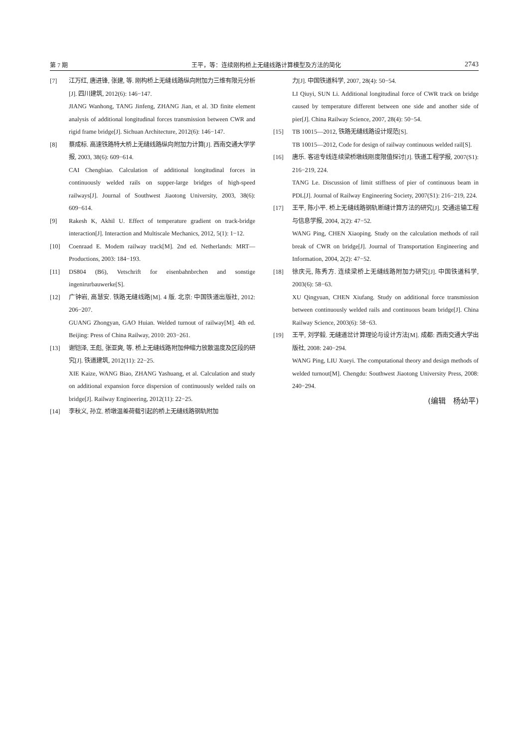第 7 期 王平，等：连续刚构桥上无缝线路计算模型及方法的简化 2743
[7] 江万红, 唐进锋, 张建, 等. 刚构桥上无缝线路纵向附加力三维有限元分析[J]. 四川建筑, 2012(6): 146−147.
JIANG Wanhong, TANG Jinfeng, ZHANG Jian, et al. 3D finite element analysis of additional longitudinal forces transmission between CWR and rigid frame bridge[J]. Sichuan Architecture, 2012(6): 146−147.
[8] 蔡成标. 高速铁路特大桥上无缝线路纵向附加力计算[J]. 西南交通大学学报, 2003, 38(6): 609−614.
CAI Chengbiao. Calculation of additional longitudinal forces in continuously welded rails on supper-large bridges of high-speed railways[J]. Journal of Southwest Jiaotong University, 2003, 38(6): 609−614.
[9] Rakesh K, Akhil U. Effect of temperature gradient on track-bridge interaction[J]. Interaction and Multiscale Mechanics, 2012, 5(1): 1−12.
[10] Coenraad E. Modem railway track[M]. 2nd ed. Netherlands: MRT—Productions, 2003: 184−193.
[11] DS804 (B6), Vetschrift for eisenbahnbrchen and sonstige ingenirurbauwerke[S].
[12] 广钟岩, 高慧安. 铁路无缝线路[M]. 4 版. 北京: 中国铁道出版社, 2012: 206−207.
GUANG Zhongyan, GAO Huian. Welded turnout of railway[M]. 4th ed. Beijing: Press of China Railway, 2010: 203−261.
[13] 谢铠泽, 王彪, 张亚爽, 等. 桥上无缝线路附加伸缩力放散温度及区段的研究[J]. 铁道建筑, 2012(11): 22−25.
XIE Kaize, WANG Biao, ZHANG Yashuang, et al. Calculation and study on additional expansion force dispersion of continuously welded rails on bridge[J]. Railway Engineering, 2012(11): 22−25.
[14] 李秋义, 孙立. 桥墩温差荷载引起的桥上无缝线路钢轨附加
力[J]. 中国铁道科学, 2007, 28(4): 50−54.
LI Qiuyi, SUN Li. Additional longitudinal force of CWR track on bridge caused by temperature different between one side and another side of pier[J]. China Railway Science, 2007, 28(4): 50−54.
[15] TB 10015—2012, 铁路无缝线路设计规范[S].
TB 10015—2012, Code for design of railway continuous welded rail[S].
[16] 唐乐. 客运专线连续梁桥墩线刚度限值探讨[J]. 铁道工程学报, 2007(S1): 216−219, 224.
TANG Le. Discussion of limit stiffness of pier of continuous beam in PDL[J]. Journal of Railway Engineering Society, 2007(S1): 216−219, 224.
[17] 王平, 陈小平. 桥上无缝线路钢轨断缝计算方法的研究[J]. 交通运输工程与信息学报, 2004, 2(2): 47−52.
WANG Ping, CHEN Xiaoping. Study on the calculation methods of rail break of CWR on bridge[J]. Journal of Transportation Engineering and Information, 2004, 2(2): 47−52.
[18] 徐庆元, 陈秀方. 连续梁桥上无缝线路附加力研究[J]. 中国铁道科学, 2003(6): 58−63.
XU Qingyuan, CHEN Xiufang. Study on additional force transmission between continuously welded rails and continuous beam bridge[J]. China Railway Science, 2003(6): 58−63.
[19] 王平, 刘学毅. 无缝道岔计算理论与设计方法[M]. 成都: 西南交通大学出版社, 2008: 240−294.
WANG Ping, LIU Xueyi. The computational theory and design methods of welded turnout[M]. Chengdu: Southwest Jiaotong University Press, 2008: 240−294.
(编辑　杨幼平)